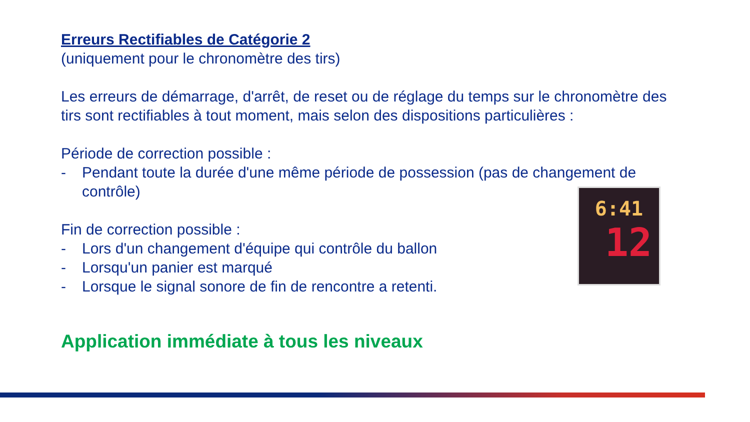Erreurs Rectifiables de Catégorie 2
(uniquement pour le chronomètre des tirs)
Les erreurs de démarrage, d'arrêt, de reset ou de réglage du temps sur le chronomètre des tirs sont rectifiables à tout moment, mais selon des dispositions particulières :
Période de correction possible :
- Pendant toute la durée d'une même période de possession (pas de changement de contrôle)
Fin de correction possible :
- Lors d'un changement d'équipe qui contrôle du ballon
- Lorsqu'un panier est marqué
- Lorsque le signal sonore de fin de rencontre a retenti.
Application immédiate à tous les niveaux
6:41
12